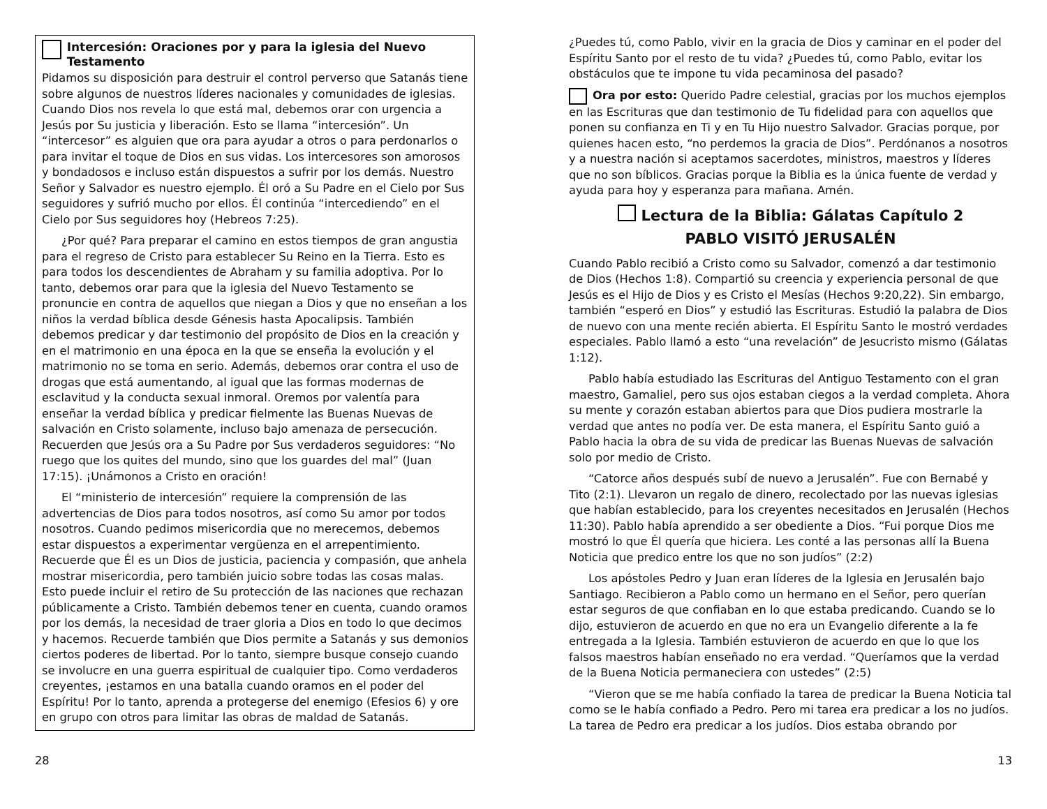Intercesión: Oraciones por y para la iglesia del Nuevo Testamento
Pidamos su disposición para destruir el control perverso que Satanás tiene sobre algunos de nuestros líderes nacionales y comunidades de iglesias. Cuando Dios nos revela lo que está mal, debemos orar con urgencia a Jesús por Su justicia y liberación. Esto se llama “intercesión”. Un “intercesor” es alguien que ora para ayudar a otros o para perdonarlos o para invitar el toque de Dios en sus vidas. Los intercesores son amorosos y bondadosos e incluso están dispuestos a sufrir por los demás. Nuestro Señor y Salvador es nuestro ejemplo. Él oró a Su Padre en el Cielo por Sus seguidores y sufrió mucho por ellos. Él continúa “intercediendo” en el Cielo por Sus seguidores hoy (Hebreos 7:25).
¿Por qué? Para preparar el camino en estos tiempos de gran angustia para el regreso de Cristo para establecer Su Reino en la Tierra. Esto es para todos los descendientes de Abraham y su familia adoptiva. Por lo tanto, debemos orar para que la iglesia del Nuevo Testamento se pronuncie en contra de aquellos que niegan a Dios y que no enseñan a los niños la verdad bíblica desde Génesis hasta Apocalipsis. También debemos predicar y dar testimonio del propósito de Dios en la creación y en el matrimonio en una época en la que se enseña la evolución y el matrimonio no se toma en serio. Además, debemos orar contra el uso de drogas que está aumentando, al igual que las formas modernas de esclavitud y la conducta sexual inmoral. Oremos por valentía para enseñar la verdad bíblica y predicar fielmente las Buenas Nuevas de salvación en Cristo solamente, incluso bajo amenaza de persecución. Recuerden que Jesús ora a Su Padre por Sus verdaderos seguidores: “No ruego que los quites del mundo, sino que los guardes del mal” (Juan 17:15). ¡Unámonos a Cristo en oración!
El “ministerio de intercesión” requiere la comprensión de las advertencias de Dios para todos nosotros, así como Su amor por todos nosotros. Cuando pedimos misericordia que no merecemos, debemos estar dispuestos a experimentar vergüenza en el arrepentimiento. Recuerde que Él es un Dios de justicia, paciencia y compasión, que anhela mostrar misericordia, pero también juicio sobre todas las cosas malas. Esto puede incluir el retiro de Su protección de las naciones que rechazan públicamente a Cristo. También debemos tener en cuenta, cuando oramos por los demás, la necesidad de traer gloria a Dios en todo lo que decimos y hacemos. Recuerde también que Dios permite a Satanás y sus demonios ciertos poderes de libertad. Por lo tanto, siempre busque consejo cuando se involucre en una guerra espiritual de cualquier tipo. Como verdaderos creyentes, ¡estamos en una batalla cuando oramos en el poder del Espíritu! Por lo tanto, aprenda a protegerse del enemigo (Efesios 6) y ore en grupo con otros para limitar las obras de maldad de Satanás.
¿Puedes tú, como Pablo, vivir en la gracia de Dios y caminar en el poder del Espíritu Santo por el resto de tu vida? ¿Puedes tú, como Pablo, evitar los obstáculos que te impone tu vida pecaminosa del pasado?
Ora por esto: Querido Padre celestial, gracias por los muchos ejemplos en las Escrituras que dan testimonio de Tu fidelidad para con aquellos que ponen su confianza en Ti y en Tu Hijo nuestro Salvador. Gracias porque, por quienes hacen esto, “no perdemos la gracia de Dios”. Perdónanos a nosotros y a nuestra nación si aceptamos sacerdotes, ministros, maestros y líderes que no son bíblicos. Gracias porque la Biblia es la única fuente de verdad y ayuda para hoy y esperanza para mañana. Amén.
Lectura de la Biblia: Gálatas Capítulo 2
PABLO VISITÓ JERUSALÉN
Cuando Pablo recibió a Cristo como su Salvador, comenzó a dar testimonio de Dios (Hechos 1:8). Compartió su creencia y experiencia personal de que Jesús es el Hijo de Dios y es Cristo el Mesías (Hechos 9:20,22). Sin embargo, también “esperó en Dios” y estudió las Escrituras. Estudió la palabra de Dios de nuevo con una mente recién abierta. El Espíritu Santo le mostró verdades especiales. Pablo llamó a esto “una revelación” de Jesucristo mismo (Gálatas 1:12).
Pablo había estudiado las Escrituras del Antiguo Testamento con el gran maestro, Gamaliel, pero sus ojos estaban ciegos a la verdad completa. Ahora su mente y corazón estaban abiertos para que Dios pudiera mostrarle la verdad que antes no podía ver. De esta manera, el Espíritu Santo guió a Pablo hacia la obra de su vida de predicar las Buenas Nuevas de salvación solo por medio de Cristo.
“Catorce años después subí de nuevo a Jerusalén”. Fue con Bernabé y Tito (2:1). Llevaron un regalo de dinero, recolectado por las nuevas iglesias que habían establecido, para los creyentes necesitados en Jerusalén (Hechos 11:30). Pablo había aprendido a ser obediente a Dios. “Fui porque Dios me mostró lo que Él quería que hiciera. Les conté a las personas allí la Buena Noticia que predico entre los que no son judíos” (2:2)
Los apóstoles Pedro y Juan eran líderes de la Iglesia en Jerusalén bajo Santiago. Recibieron a Pablo como un hermano en el Señor, pero querían estar seguros de que confiaban en lo que estaba predicando. Cuando se lo dijo, estuvieron de acuerdo en que no era un Evangelio diferente a la fe entregada a la Iglesia. También estuvieron de acuerdo en que lo que los falsos maestros habían enseñado no era verdad. “Queríamos que la verdad de la Buena Noticia permaneciera con ustedes” (2:5)
“Vieron que se me había confiado la tarea de predicar la Buena Noticia tal como se le había confiado a Pedro. Pero mi tarea era predicar a los no judíos. La tarea de Pedro era predicar a los judíos. Dios estaba obrando por
28 13